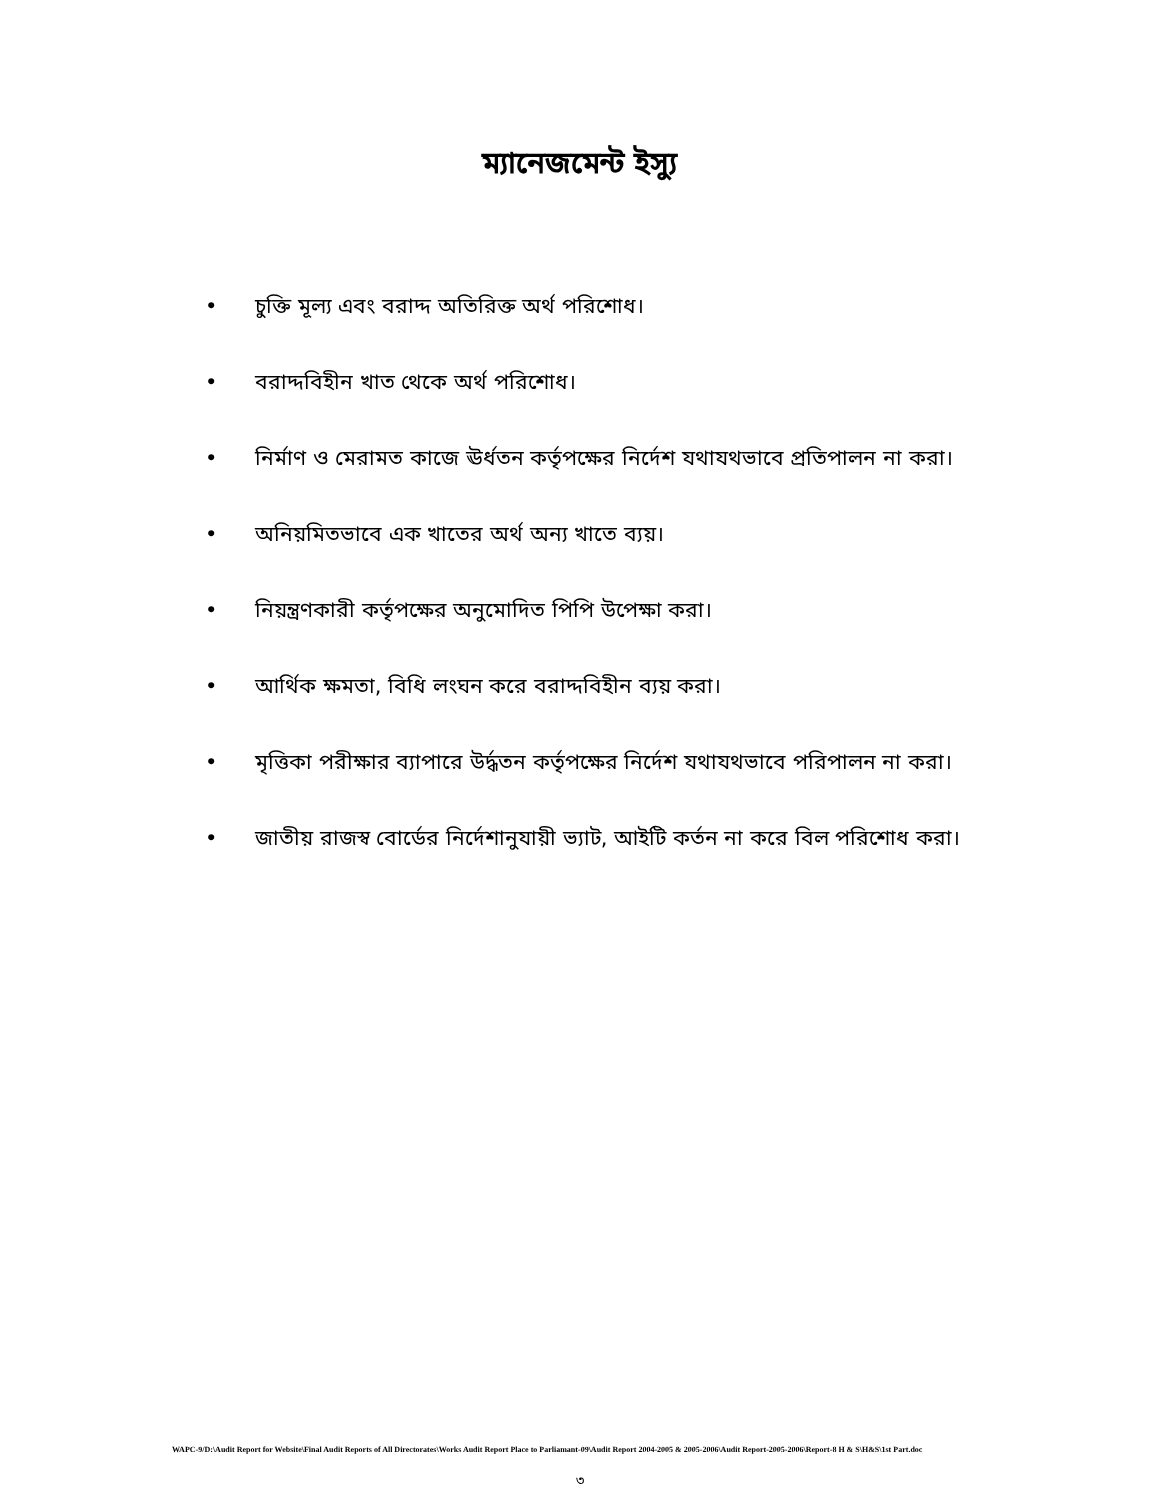ম্যানেজমেন্ট ইস্যু
• চুক্তি মূল্য এবং বরাদ্দ অতিরিক্ত অর্থ পরিশোধ।
• বরাদ্দবিহীন খাত থেকে অর্থ পরিশোধ।
• নির্মাণ ও মেরামত কাজে ঊর্ধতন কর্তৃপক্ষের নির্দেশ যথাযথভাবে প্রতিপালন না করা।
• অনিয়মিতভাবে এক খাতের অর্থ অন্য খাতে ব্যয়।
• নিয়ন্ত্রণকারী কর্তৃপক্ষের অনুমোদিত পিপি উপেক্ষা করা।
• আর্থিক ক্ষমতা, বিধি লংঘন করে বরাদ্দবিহীন ব্যয় করা।
• মৃত্তিকা পরীক্ষার ব্যাপারে উর্দ্ধতন কর্তৃপক্ষের নির্দেশ যথাযথভাবে পরিপালন না করা।
• জাতীয় রাজস্ব বোর্ডের নির্দেশানুযায়ী ভ্যাট, আইটি কর্তন না করে বিল পরিশোধ করা।
WAPC-9/D:\Audit Report for Website\Final Audit Reports of All Directorates\Works Audit Report Place to Parliamant-09\Audit Report 2004-2005 & 2005-2006\Audit Report-2005-2006\Report-8 H & S\H&S\1st Part.doc
৩